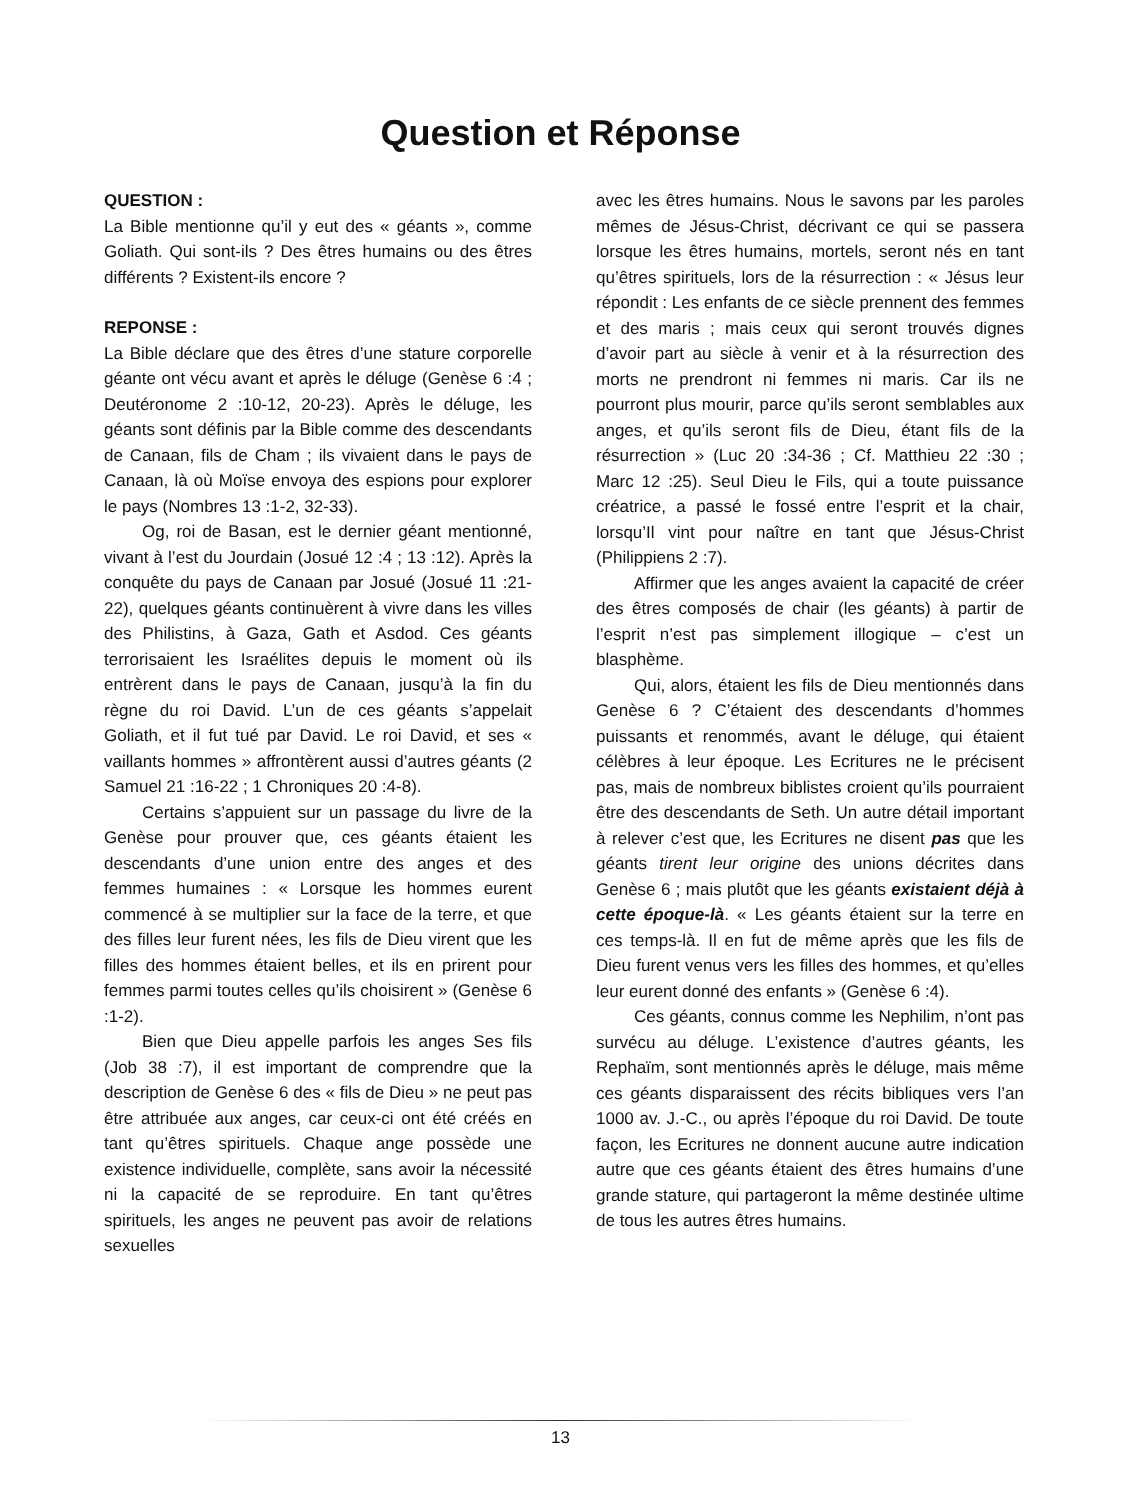Question et Réponse
QUESTION :
La Bible mentionne qu’il y eut des « géants », comme Goliath. Qui sont-ils ? Des êtres humains ou des êtres différents ? Existent-ils encore ?
REPONSE :
La Bible déclare que des êtres d’une stature corporelle géante ont vécu avant et après le déluge (Genèse 6 :4 ; Deutéronome 2 :10-12, 20-23). Après le déluge, les géants sont définis par la Bible comme des descendants de Canaan, fils de Cham ; ils vivaient dans le pays de Canaan, là où Moïse envoya des espions pour explorer le pays (Nombres 13 :1-2, 32-33).
Og, roi de Basan, est le dernier géant mentionné, vivant à l’est du Jourdain (Josué 12 :4 ; 13 :12). Après la conquête du pays de Canaan par Josué (Josué 11 :21-22), quelques géants continuèrent à vivre dans les villes des Philistins, à Gaza, Gath et Asdod. Ces géants terrorisaient les Israélites depuis le moment où ils entrèrent dans le pays de Canaan, jusqu’à la fin du règne du roi David. L’un de ces géants s’appelait Goliath, et il fut tué par David. Le roi David, et ses « vaillants hommes » affrontèrent aussi d’autres géants (2 Samuel 21 :16-22 ; 1 Chroniques 20 :4-8).
Certains s’appuient sur un passage du livre de la Genèse pour prouver que, ces géants étaient les descendants d’une union entre des anges et des femmes humaines : « Lorsque les hommes eurent commencé à se multiplier sur la face de la terre, et que des filles leur furent nées, les fils de Dieu virent que les filles des hommes étaient belles, et ils en prirent pour femmes parmi toutes celles qu’ils choisirent » (Genèse 6 :1-2).
Bien que Dieu appelle parfois les anges Ses fils (Job 38 :7), il est important de comprendre que la description de Genèse 6 des « fils de Dieu » ne peut pas être attribuée aux anges, car ceux-ci ont été créés en tant qu’êtres spirituels. Chaque ange possède une existence individuelle, complète, sans avoir la nécessité ni la capacité de se reproduire. En tant qu’êtres spirituels, les anges ne peuvent pas avoir de relations sexuelles
avec les êtres humains. Nous le savons par les paroles mêmes de Jésus-Christ, décrivant ce qui se passera lorsque les êtres humains, mortels, seront nés en tant qu’êtres spirituels, lors de la résurrection : « Jésus leur répondit : Les enfants de ce siècle prennent des femmes et des maris ; mais ceux qui seront trouvés dignes d’avoir part au siècle à venir et à la résurrection des morts ne prendront ni femmes ni maris. Car ils ne pourront plus mourir, parce qu’ils seront semblables aux anges, et qu’ils seront fils de Dieu, étant fils de la résurrection » (Luc 20 :34-36 ; Cf. Matthieu 22 :30 ; Marc 12 :25). Seul Dieu le Fils, qui a toute puissance créatrice, a passé le fossé entre l’esprit et la chair, lorsqu’Il vint pour naître en tant que Jésus-Christ (Philippiens 2 :7).
Affirmer que les anges avaient la capacité de créer des êtres composés de chair (les géants) à partir de l’esprit n’est pas simplement illogique – c’est un blasphème.
Qui, alors, étaient les fils de Dieu mentionnés dans Genèse 6 ? C’étaient des descendants d’hommes puissants et renommés, avant le déluge, qui étaient célèbres à leur époque. Les Ecritures ne le précisent pas, mais de nombreux biblistes croient qu’ils pourraient être des descendants de Seth. Un autre détail important à relever c’est que, les Ecritures ne disent pas que les géants tirent leur origine des unions décrites dans Genèse 6 ; mais plutôt que les géants existaient déjà à cette époque-là. « Les géants étaient sur la terre en ces temps-là. Il en fut de même après que les fils de Dieu furent venus vers les filles des hommes, et qu’elles leur eurent donné des enfants » (Genèse 6 :4).
Ces géants, connus comme les Nephilim, n’ont pas survécu au déluge. L’existence d’autres géants, les Rephaïm, sont mentionnés après le déluge, mais même ces géants disparaissent des récits bibliques vers l’an 1000 av. J.-C., ou après l’époque du roi David. De toute façon, les Ecritures ne donnent aucune autre indication autre que ces géants étaient des êtres humains d’une grande stature, qui partageront la même destinée ultime de tous les autres êtres humains.
13